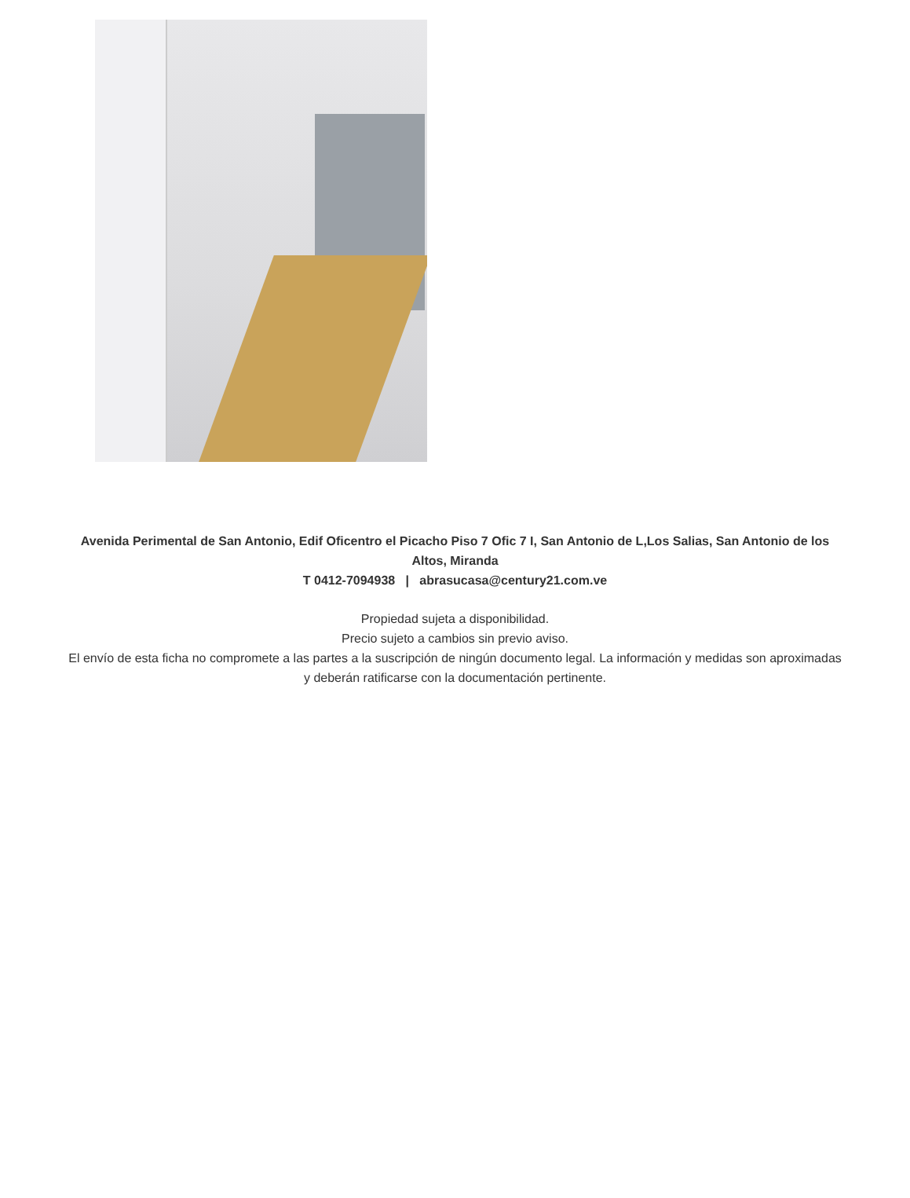Avenida Perimental de San Antonio, Edif Oficentro el Picacho Piso 7 Ofic 7 I, San Antonio de L,Los Salias, San Antonio de los Altos, Miranda
T 0412-7094938 | abrasucasa@century21.com.ve
Propiedad sujeta a disponibilidad.
Precio sujeto a cambios sin previo aviso.
El envío de esta ficha no compromete a las partes a la suscripción de ningún documento legal. La información y medidas son aproximadas y deberán ratificarse con la documentación pertinente.